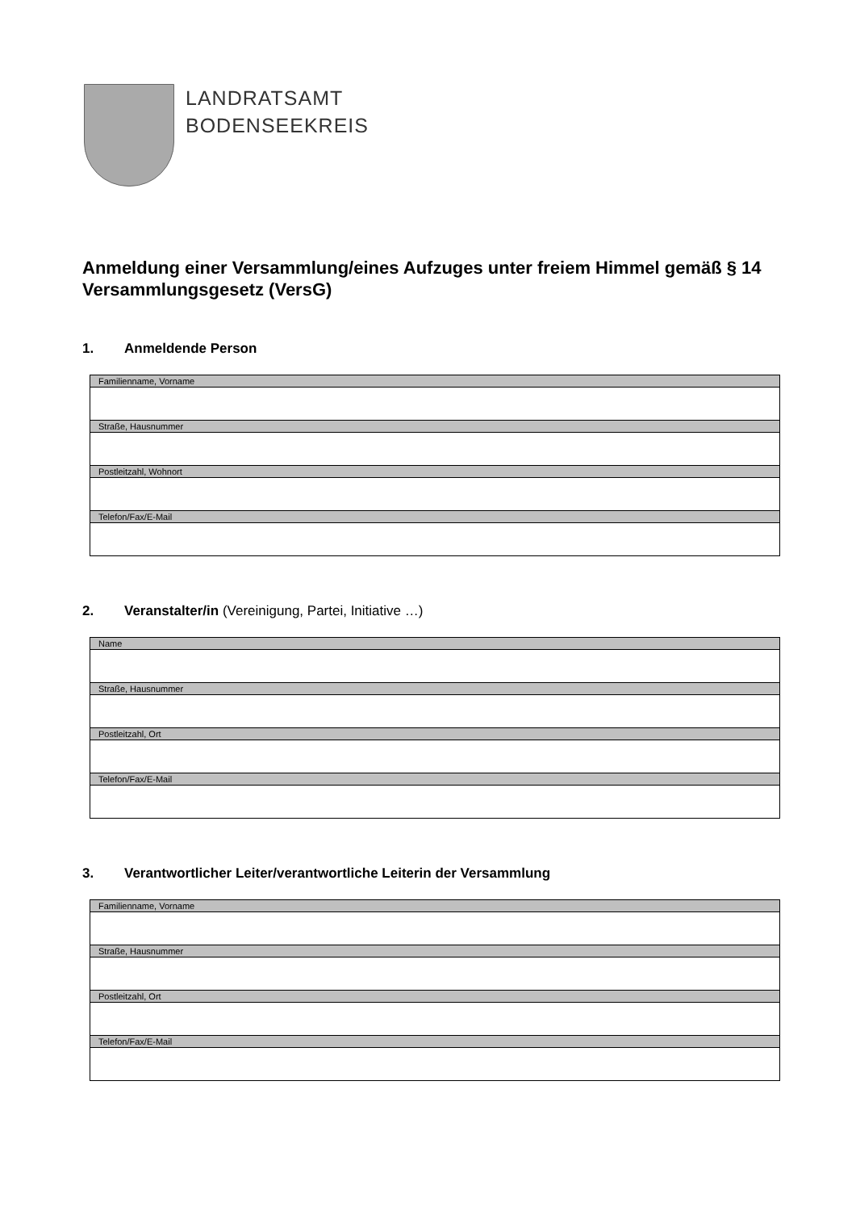LANDRATSAMT
BODENSEEKREIS
Anmeldung einer Versammlung/eines Aufzuges unter freiem Himmel gemäß § 14 Versammlungsgesetz (VersG)
1. Anmeldende Person
| Familienname, Vorname |
| Straße, Hausnummer |
| Postleitzahl, Wohnort |
| Telefon/Fax/E-Mail |
2. Veranstalter/in (Vereinigung, Partei, Initiative …)
| Name |
| Straße, Hausnummer |
| Postleitzahl, Ort |
| Telefon/Fax/E-Mail |
3. Verantwortlicher Leiter/verantwortliche Leiterin der Versammlung
| Familienname, Vorname |
| Straße, Hausnummer |
| Postleitzahl, Ort |
| Telefon/Fax/E-Mail |